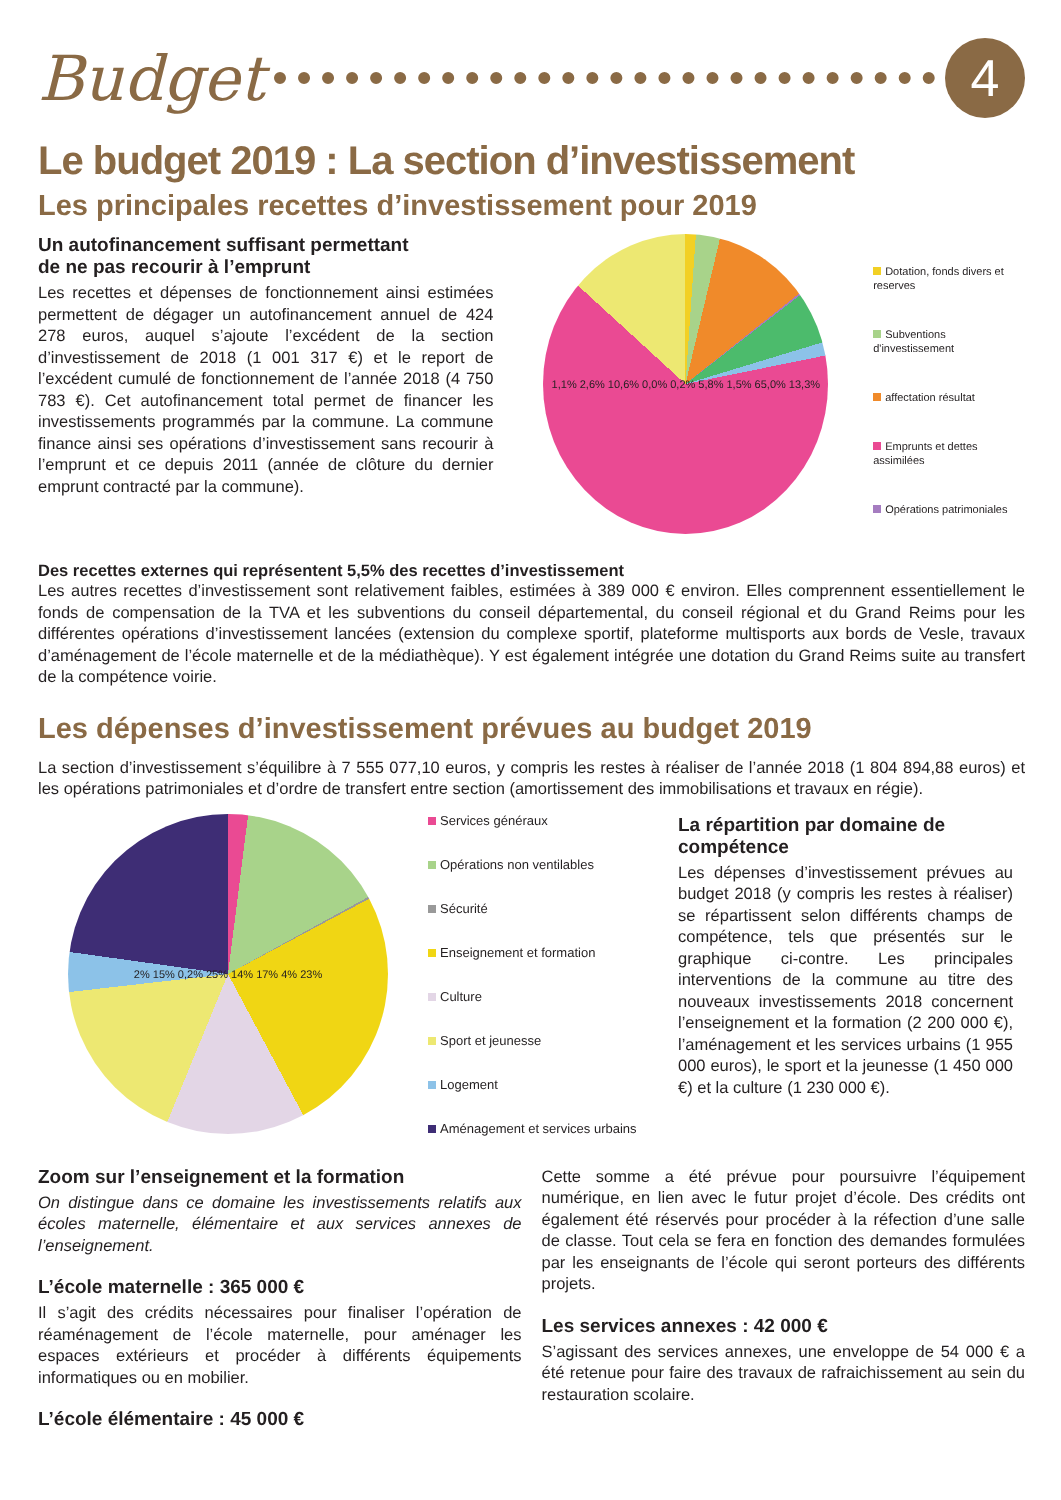Budget
4
Le budget 2019 : La section d’investissement
Les principales recettes d’investissement pour 2019
Un autofinancement suffisant permettant
de ne pas recourir à l’emprunt
Les recettes et dépenses de fonctionnement ainsi estimées permettent de dégager un autofinancement annuel de 424 278 euros, auquel s’ajoute l’excédent de la section d’investissement de 2018 (1 001 317 €) et le report de l’excédent cumulé de fonctionnement de l’année 2018 (4 750 783 €). Cet autofinancement total permet de financer les investissements programmés par la commune. La commune finance ainsi ses opérations d’investissement sans recourir à l’emprunt et ce depuis 2011 (année de clôture du dernier emprunt contracté par la commune).
1,1% 2,6% 10,6% 0,0% 0,2% 5,8% 1,5% 65,0% 13,3%
Dotation, fonds divers et reserves
Subventions d'investissement
affectation résultat
Emprunts et dettes assimilées
Opérations patrimoniales
Des recettes externes qui représentent 5,5% des recettes d’investissement
Les autres recettes d’investissement sont relativement faibles, estimées à 389 000 € environ. Elles comprennent essentiellement le fonds de compensation de la TVA et les subventions du conseil départemental, du conseil régional et du Grand Reims pour les différentes opérations d’investissement lancées (extension du complexe sportif, plateforme multisports aux bords de Vesle, travaux d’aménagement de l’école maternelle et de la médiathèque). Y est également intégrée une dotation du Grand Reims suite au transfert de la compétence voirie.
Les dépenses d’investissement prévues au budget 2019
La section d’investissement s’équilibre à 7 555 077,10 euros, y compris les restes à réaliser de l’année 2018 (1 804 894,88 euros) et les opérations patrimoniales et d’ordre de transfert entre section (amortissement des immobilisations et travaux en régie).
2% 15% 0,2% 25% 14% 17% 4% 23%
Services généraux
Opérations non ventilables
Sécurité
Enseignement et formation
Culture
Sport et jeunesse
Logement
Aménagement et services urbains
La répartition par domaine de compétence
Les dépenses d’investissement prévues au budget 2018 (y compris les restes à réaliser) se répartissent selon différents champs de compétence, tels que présentés sur le graphique ci-contre. Les principales interventions de la commune au titre des nouveaux investissements 2018 concernent l’enseignement et la formation (2 200 000 €), l’aménagement et les services urbains (1 955 000 euros), le sport et la jeunesse (1 450 000 €) et la culture (1 230 000 €).
Zoom sur l’enseignement et la formation
On distingue dans ce domaine les investissements relatifs aux écoles maternelle, élémentaire et aux services annexes de l’enseignement.
L’école maternelle : 365 000 €
Il s’agit des crédits nécessaires pour finaliser l’opération de réaménagement de l’école maternelle, pour aménager les espaces extérieurs et procéder à différents équipements informatiques ou en mobilier.
L’école élémentaire : 45 000 €
Cette somme a été prévue pour poursuivre l’équipement numérique, en lien avec le futur projet d’école. Des crédits ont également été réservés pour procéder à la réfection d’une salle de classe. Tout cela se fera en fonction des demandes formulées par les enseignants de l’école qui seront porteurs des différents projets.
Les services annexes : 42 000 €
S’agissant des services annexes, une enveloppe de 54 000 € a été retenue pour faire des travaux de rafraichissement au sein du restauration scolaire.